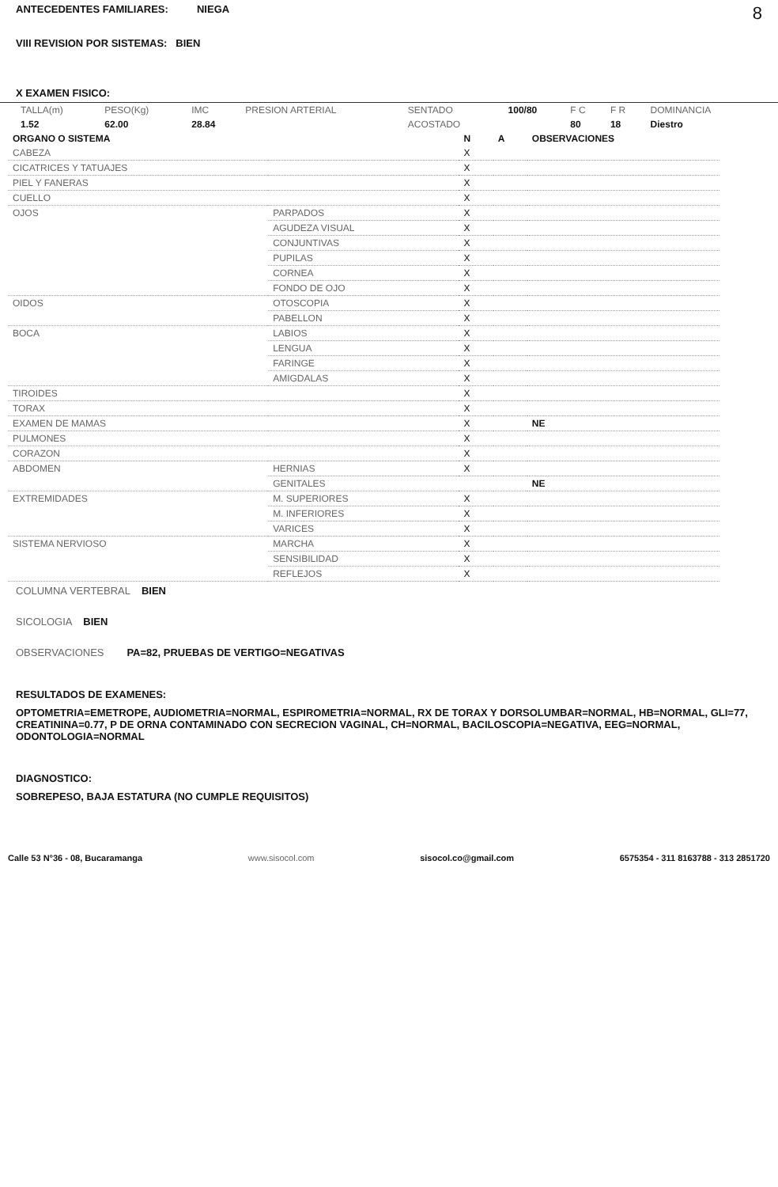ANTECEDENTES FAMILIARES: NIEGA 8
VIII REVISION POR SISTEMAS: BIEN
X EXAMEN FISICO:
| TALLA(m) | PESO(Kg) | IMC | PRESION ARTERIAL | SENTADO | 100/80 | F C | F R | DOMINANCIA |
| 1.52 | 62.00 | 28.84 | | ACOSTADO | | 80 | 18 | Diestro |
| ORGANO O SISTEMA | | N | A | OBSERVACIONES |
| CABEZA | | X | | |
| CICATRICES Y TATUAJES | | X | | |
| PIEL Y FANERAS | | X | | |
| CUELLO | | X | | |
| OJOS | PARPADOS | X | | |
| | AGUDEZA VISUAL | X | | |
| | CONJUNTIVAS | X | | |
| | PUPILAS | X | | |
| | CORNEA | X | | |
| | FONDO DE OJO | X | | |
| OIDOS | OTOSCOPIA | X | | |
| | PABELLON | X | | |
| BOCA | LABIOS | X | | |
| | LENGUA | X | | |
| | FARINGE | X | | |
| | AMIGDALAS | X | | |
| TIROIDES | | X | | |
| TORAX | | X | | |
| EXAMEN DE MAMAS | | X | | NE |
| PULMONES | | X | | |
| CORAZON | | X | | |
| ABDOMEN | HERNIAS | X | | |
| | GENITALES | | | NE |
| EXTREMIDADES | M. SUPERIORES | X | | |
| | M. INFERIORES | X | | |
| | VARICES | X | | |
| SISTEMA NERVIOSO | MARCHA | X | | |
| | SENSIBILIDAD | X | | |
| | REFLEJOS | X | | |
COLUMNA VERTEBRAL BIEN
SICOLOGIA BIEN
OBSERVACIONES PA=82, PRUEBAS DE VERTIGO=NEGATIVAS
RESULTADOS DE EXAMENES:
OPTOMETRIA=EMETROPE, AUDIOMETRIA=NORMAL, ESPIROMETRIA=NORMAL, RX DE TORAX Y DORSOLUMBAR=NORMAL, HB=NORMAL, GLI=77, CREATININA=0.77, P DE ORNA CONTAMINADO CON SECRECION VAGINAL, CH=NORMAL, BACILOSCOPIA=NEGATIVA, EEG=NORMAL, ODONTOLOGIA=NORMAL
DIAGNOSTICO:
SOBREPESO, BAJA ESTATURA (NO CUMPLE REQUISITOS)
Calle 53 N°36 - 08, Bucaramanga www.sisocol.com sisocol.co@gmail.com 6575354 - 311 8163788 - 313 2851720